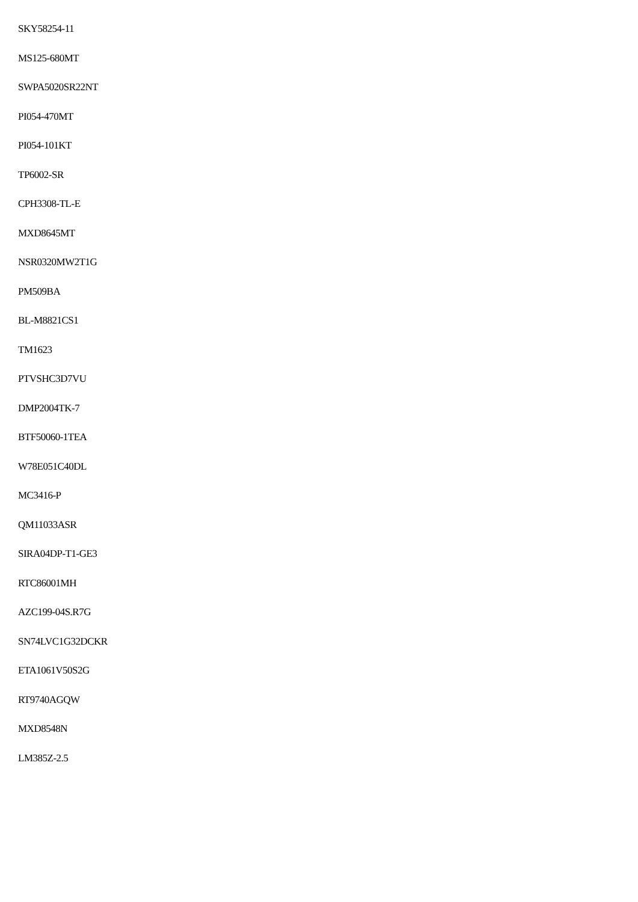SKY58254-11
MS125-680MT
SWPA5020SR22NT
PI054-470MT
PI054-101KT
TP6002-SR
CPH3308-TL-E
MXD8645MT
NSR0320MW2T1G
PM509BA
BL-M8821CS1
TM1623
PTVSHC3D7VU
DMP2004TK-7
BTF50060-1TEA
W78E051C40DL
MC3416-P
QM11033ASR
SIRA04DP-T1-GE3
RTC86001MH
AZC199-04S.R7G
SN74LVC1G32DCKR
ETA1061V50S2G
RT9740AGQW
MXD8548N
LM385Z-2.5